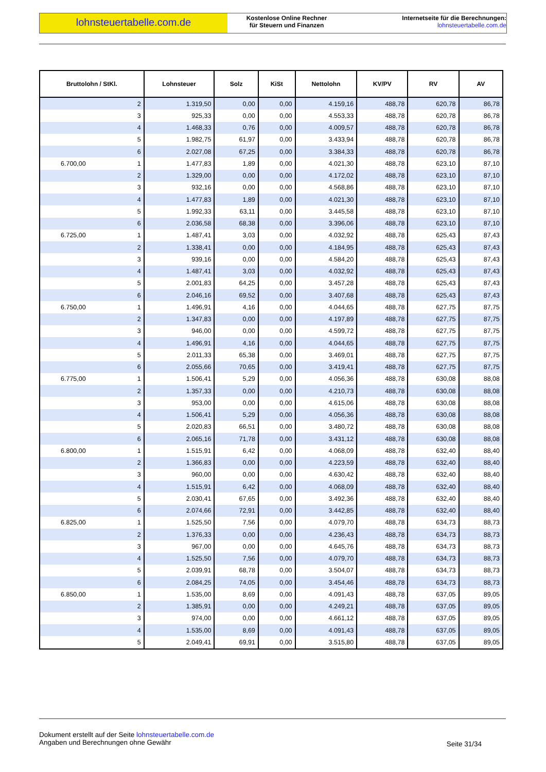lohnsteuertabelle.com.de
Kostenlose Online Rechner
für Steuern und Finanzen
Internetseite für die Berechnungen:
lohnsteuertabelle.com.de
| Bruttolohn / StKl. | Lohnsteuer | Solz | KiSt | Nettolohn | KV/PV | RV | AV |
| --- | --- | --- | --- | --- | --- | --- | --- |
| 2 | 1.319,50 | 0,00 | 0,00 | 4.159,16 | 488,78 | 620,78 | 86,78 |
| 3 | 925,33 | 0,00 | 0,00 | 4.553,33 | 488,78 | 620,78 | 86,78 |
| 4 | 1.468,33 | 0,76 | 0,00 | 4.009,57 | 488,78 | 620,78 | 86,78 |
| 5 | 1.982,75 | 61,97 | 0,00 | 3.433,94 | 488,78 | 620,78 | 86,78 |
| 6 | 2.027,08 | 67,25 | 0,00 | 3.384,33 | 488,78 | 620,78 | 86,78 |
| 6.700,00 1 | 1.477,83 | 1,89 | 0,00 | 4.021,30 | 488,78 | 623,10 | 87,10 |
| 2 | 1.329,00 | 0,00 | 0,00 | 4.172,02 | 488,78 | 623,10 | 87,10 |
| 3 | 932,16 | 0,00 | 0,00 | 4.568,86 | 488,78 | 623,10 | 87,10 |
| 4 | 1.477,83 | 1,89 | 0,00 | 4.021,30 | 488,78 | 623,10 | 87,10 |
| 5 | 1.992,33 | 63,11 | 0,00 | 3.445,58 | 488,78 | 623,10 | 87,10 |
| 6 | 2.036,58 | 68,38 | 0,00 | 3.396,06 | 488,78 | 623,10 | 87,10 |
| 6.725,00 1 | 1.487,41 | 3,03 | 0,00 | 4.032,92 | 488,78 | 625,43 | 87,43 |
| 2 | 1.338,41 | 0,00 | 0,00 | 4.184,95 | 488,78 | 625,43 | 87,43 |
| 3 | 939,16 | 0,00 | 0,00 | 4.584,20 | 488,78 | 625,43 | 87,43 |
| 4 | 1.487,41 | 3,03 | 0,00 | 4.032,92 | 488,78 | 625,43 | 87,43 |
| 5 | 2.001,83 | 64,25 | 0,00 | 3.457,28 | 488,78 | 625,43 | 87,43 |
| 6 | 2.046,16 | 69,52 | 0,00 | 3.407,68 | 488,78 | 625,43 | 87,43 |
| 6.750,00 1 | 1.496,91 | 4,16 | 0,00 | 4.044,65 | 488,78 | 627,75 | 87,75 |
| 2 | 1.347,83 | 0,00 | 0,00 | 4.197,89 | 488,78 | 627,75 | 87,75 |
| 3 | 946,00 | 0,00 | 0,00 | 4.599,72 | 488,78 | 627,75 | 87,75 |
| 4 | 1.496,91 | 4,16 | 0,00 | 4.044,65 | 488,78 | 627,75 | 87,75 |
| 5 | 2.011,33 | 65,38 | 0,00 | 3.469,01 | 488,78 | 627,75 | 87,75 |
| 6 | 2.055,66 | 70,65 | 0,00 | 3.419,41 | 488,78 | 627,75 | 87,75 |
| 6.775,00 1 | 1.506,41 | 5,29 | 0,00 | 4.056,36 | 488,78 | 630,08 | 88,08 |
| 2 | 1.357,33 | 0,00 | 0,00 | 4.210,73 | 488,78 | 630,08 | 88,08 |
| 3 | 953,00 | 0,00 | 0,00 | 4.615,06 | 488,78 | 630,08 | 88,08 |
| 4 | 1.506,41 | 5,29 | 0,00 | 4.056,36 | 488,78 | 630,08 | 88,08 |
| 5 | 2.020,83 | 66,51 | 0,00 | 3.480,72 | 488,78 | 630,08 | 88,08 |
| 6 | 2.065,16 | 71,78 | 0,00 | 3.431,12 | 488,78 | 630,08 | 88,08 |
| 6.800,00 1 | 1.515,91 | 6,42 | 0,00 | 4.068,09 | 488,78 | 632,40 | 88,40 |
| 2 | 1.366,83 | 0,00 | 0,00 | 4.223,59 | 488,78 | 632,40 | 88,40 |
| 3 | 960,00 | 0,00 | 0,00 | 4.630,42 | 488,78 | 632,40 | 88,40 |
| 4 | 1.515,91 | 6,42 | 0,00 | 4.068,09 | 488,78 | 632,40 | 88,40 |
| 5 | 2.030,41 | 67,65 | 0,00 | 3.492,36 | 488,78 | 632,40 | 88,40 |
| 6 | 2.074,66 | 72,91 | 0,00 | 3.442,85 | 488,78 | 632,40 | 88,40 |
| 6.825,00 1 | 1.525,50 | 7,56 | 0,00 | 4.079,70 | 488,78 | 634,73 | 88,73 |
| 2 | 1.376,33 | 0,00 | 0,00 | 4.236,43 | 488,78 | 634,73 | 88,73 |
| 3 | 967,00 | 0,00 | 0,00 | 4.645,76 | 488,78 | 634,73 | 88,73 |
| 4 | 1.525,50 | 7,56 | 0,00 | 4.079,70 | 488,78 | 634,73 | 88,73 |
| 5 | 2.039,91 | 68,78 | 0,00 | 3.504,07 | 488,78 | 634,73 | 88,73 |
| 6 | 2.084,25 | 74,05 | 0,00 | 3.454,46 | 488,78 | 634,73 | 88,73 |
| 6.850,00 1 | 1.535,00 | 8,69 | 0,00 | 4.091,43 | 488,78 | 637,05 | 89,05 |
| 2 | 1.385,91 | 0,00 | 0,00 | 4.249,21 | 488,78 | 637,05 | 89,05 |
| 3 | 974,00 | 0,00 | 0,00 | 4.661,12 | 488,78 | 637,05 | 89,05 |
| 4 | 1.535,00 | 8,69 | 0,00 | 4.091,43 | 488,78 | 637,05 | 89,05 |
| 5 | 2.049,41 | 69,91 | 0,00 | 3.515,80 | 488,78 | 637,05 | 89,05 |
Dokument erstellt auf der Seite lohnsteuertabelle.com.de
Angaben und Berechnungen ohne Gewähr
Seite 31/34